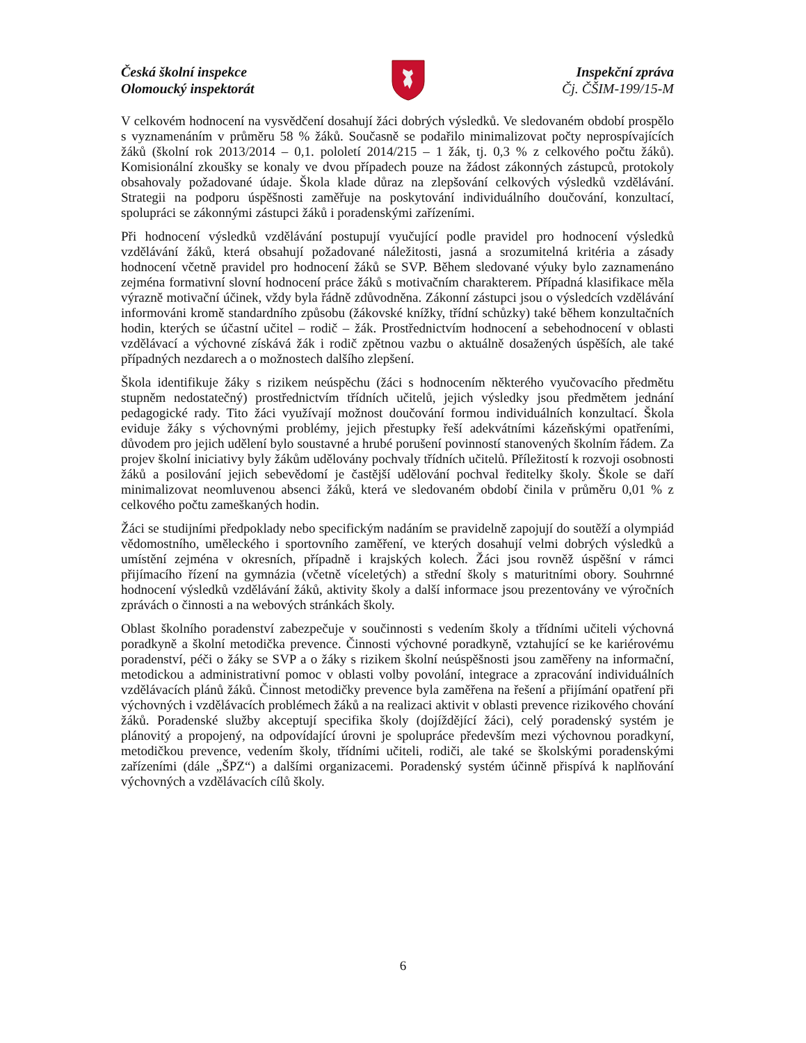Česká školní inspekce
Olomoucký inspektorát
Inspekční zpráva
Čj. ČŠIM-199/15-M
V celkovém hodnocení na vysvědčení dosahují žáci dobrých výsledků. Ve sledovaném období prospělo s vyznamenáním v průměru 58 % žáků. Současně se podařilo minimalizovat počty neprospívajících žáků (školní rok 2013/2014 – 0,1. pololetí 2014/215 – 1 žák, tj. 0,3 % z celkového počtu žáků). Komisionální zkoušky se konaly ve dvou případech pouze na žádost zákonných zástupců, protokoly obsahovaly požadované údaje. Škola klade důraz na zlepšování celkových výsledků vzdělávání. Strategii na podporu úspěšnosti zaměřuje na poskytování individuálního doučování, konzultací, spolupráci se zákonnými zástupci žáků i poradenskými zařízeními.
Při hodnocení výsledků vzdělávání postupují vyučující podle pravidel pro hodnocení výsledků vzdělávání žáků, která obsahují požadované náležitosti, jasná a srozumitelná kritéria a zásady hodnocení včetně pravidel pro hodnocení žáků se SVP. Během sledované výuky bylo zaznamenáno zejména formativní slovní hodnocení práce žáků s motivačním charakterem. Případná klasifikace měla výrazně motivační účinek, vždy byla řádně zdůvodněna. Zákonní zástupci jsou o výsledcích vzdělávání informováni kromě standardního způsobu (žákovské knížky, třídní schůzky) také během konzultačních hodin, kterých se účastní učitel – rodič – žák. Prostřednictvím hodnocení a sebehodnocení v oblasti vzdělávací a výchovné získává žák i rodič zpětnou vazbu o aktuálně dosažených úspěších, ale také případných nezdarech a o možnostech dalšího zlepšení.
Škola identifikuje žáky s rizikem neúspěchu (žáci s hodnocením některého vyučovacího předmětu stupněm nedostatečný) prostřednictvím třídních učitelů, jejich výsledky jsou předmětem jednání pedagogické rady. Tito žáci využívají možnost doučování formou individuálních konzultací. Škola eviduje žáky s výchovnými problémy, jejich přestupky řeší adekvátními kázeňskými opatřeními, důvodem pro jejich udělení bylo soustavné a hrubé porušení povinností stanovených školním řádem. Za projev školní iniciativy byly žákům udělovány pochvaly třídních učitelů. Příležitostí k rozvoji osobnosti žáků a posilování jejich sebevědomí je častější udělování pochval ředitelky školy. Škole se daří minimalizovat neomluvenou absenci žáků, která ve sledovaném období činila v průměru 0,01 % z celkového počtu zameškaných hodin.
Žáci se studijními předpoklady nebo specifickým nadáním se pravidelně zapojují do soutěží a olympiád vědomostního, uměleckého i sportovního zaměření, ve kterých dosahují velmi dobrých výsledků a umístění zejména v okresních, případně i krajských kolech. Žáci jsou rovněž úspěšní v rámci přijímacího řízení na gymnázia (včetně víceletých) a střední školy s maturitními obory. Souhrnné hodnocení výsledků vzdělávání žáků, aktivity školy a další informace jsou prezentovány ve výročních zprávách o činnosti a na webových stránkách školy.
Oblast školního poradenství zabezpečuje v součinnosti s vedením školy a třídními učiteli výchovná poradkyně a školní metodička prevence. Činnosti výchovné poradkyně, vztahující se ke kariérovému poradenství, péči o žáky se SVP a o žáky s rizikem školní neúspěšnosti jsou zaměřeny na informační, metodickou a administrativní pomoc v oblasti volby povolání, integrace a zpracování individuálních vzdělávacích plánů žáků. Činnost metodičky prevence byla zaměřena na řešení a přijímání opatření při výchovných i vzdělávacích problémech žáků a na realizaci aktivit v oblasti prevence rizikového chování žáků. Poradenské služby akceptují specifika školy (dojíždějící žáci), celý poradenský systém je plánovitý a propojený, na odpovídající úrovni je spolupráce především mezi výchovnou poradkyní, metodičkou prevence, vedením školy, třídními učiteli, rodiči, ale také se školskými poradenskými zařízeními (dále „ŠPZ“) a dalšími organizacemi. Poradenský systém účinně přispívá k naplňování výchovných a vzdělávacích cílů školy.
6